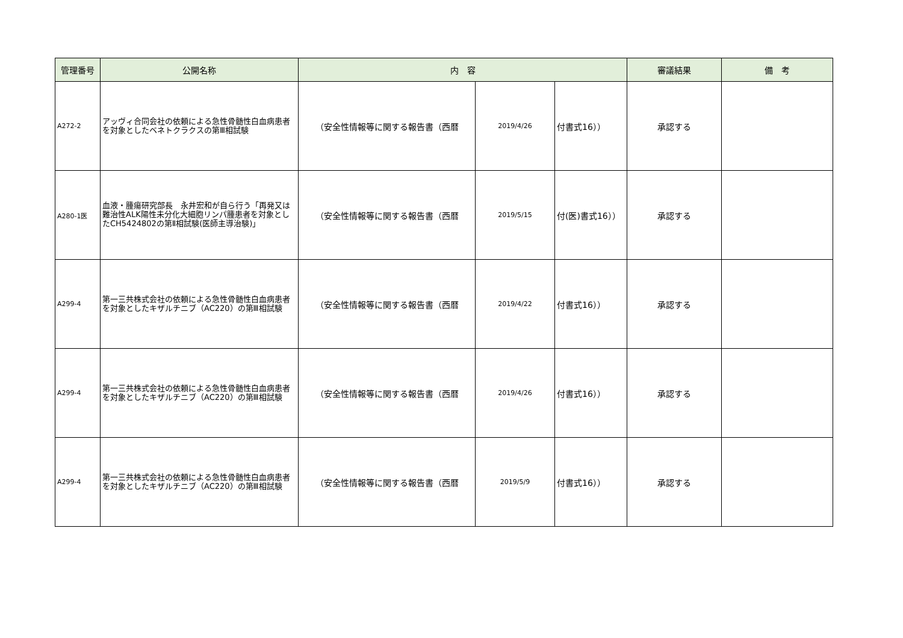| 管理番号 | 公開名称 | 内 容 | | | 審議結果 | 備 考 |
| --- | --- | --- | --- | --- | --- | --- |
| A272-2 | アッヴィ合同会社の依頼による急性骨髄性白血病患者を対象としたベネトクラクスの第Ⅲ相試験 | （安全性情報等に関する報告書（西暦 | 2019/4/26 | 付書式16）） | 承認する | |
| A280-1医 | 血液・腫瘍研究部長 永井宏和が自ら行う「再発又は難治性ALK陽性未分化大細胞リンパ腫患者を対象としたCH5424802の第Ⅱ相試験(医師主導治験)」 | （安全性情報等に関する報告書（西暦 | 2019/5/15 | 付(医)書式16）） | 承認する | |
| A299-4 | 第一三共株式会社の依頼による急性骨髄性白血病患者を対象としたキザルチニブ（AC220）の第Ⅲ相試験 | （安全性情報等に関する報告書（西暦 | 2019/4/22 | 付書式16）） | 承認する | |
| A299-4 | 第一三共株式会社の依頼による急性骨髄性白血病患者を対象としたキザルチニブ（AC220）の第Ⅲ相試験 | （安全性情報等に関する報告書（西暦 | 2019/4/26 | 付書式16）） | 承認する | |
| A299-4 | 第一三共株式会社の依頼による急性骨髄性白血病患者を対象としたキザルチニブ（AC220）の第Ⅲ相試験 | （安全性情報等に関する報告書（西暦 | 2019/5/9 | 付書式16）） | 承認する | |